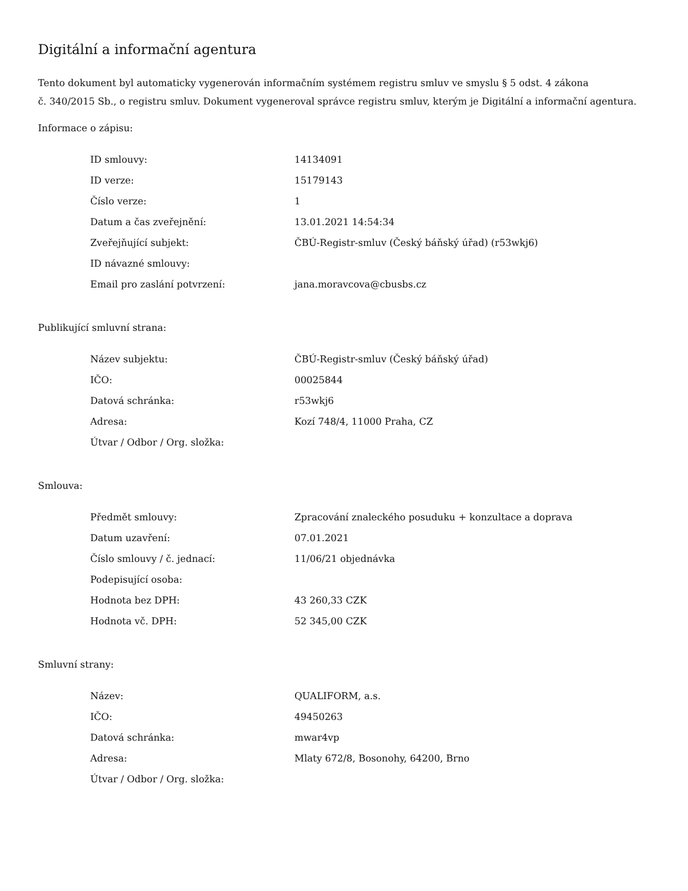Digitální a informační agentura
Tento dokument byl automaticky vygenerován informačním systémem registru smluv ve smyslu § 5 odst. 4 zákona
č. 340/2015 Sb., o registru smluv. Dokument vygeneroval správce registru smluv, kterým je Digitální a informační agentura.
Informace o zápisu:
| ID smlouvy: | 14134091 |
| ID verze: | 15179143 |
| Číslo verze: | 1 |
| Datum a čas zveřejnění: | 13.01.2021 14:54:34 |
| Zveřejňující subjekt: | ČBÚ-Registr-smluv (Český báňský úřad) (r53wkj6) |
| ID návazné smlouvy: | |
| Email pro zaslání potvrzení: | jana.moravcova@cbusbs.cz |
Publikující smluvní strana:
| Název subjektu: | ČBÚ-Registr-smluv (Český báňský úřad) |
| IČO: | 00025844 |
| Datová schránka: | r53wkj6 |
| Adresa: | Kozí 748/4, 11000 Praha, CZ |
| Útvar / Odbor / Org. složka: | |
Smlouva:
| Předmět smlouvy: | Zpracování znaleckého posuduku + konzultace a doprava |
| Datum uzavření: | 07.01.2021 |
| Číslo smlouvy / č. jednací: | 11/06/21 objednávka |
| Podepisující osoba: | |
| Hodnota bez DPH: | 43 260,33 CZK |
| Hodnota vč. DPH: | 52 345,00 CZK |
Smluvní strany:
| Název: | QUALIFORM, a.s. |
| IČO: | 49450263 |
| Datová schránka: | mwar4vp |
| Adresa: | Mlaty 672/8, Bosonohy, 64200, Brno |
| Útvar / Odbor / Org. složka: | |